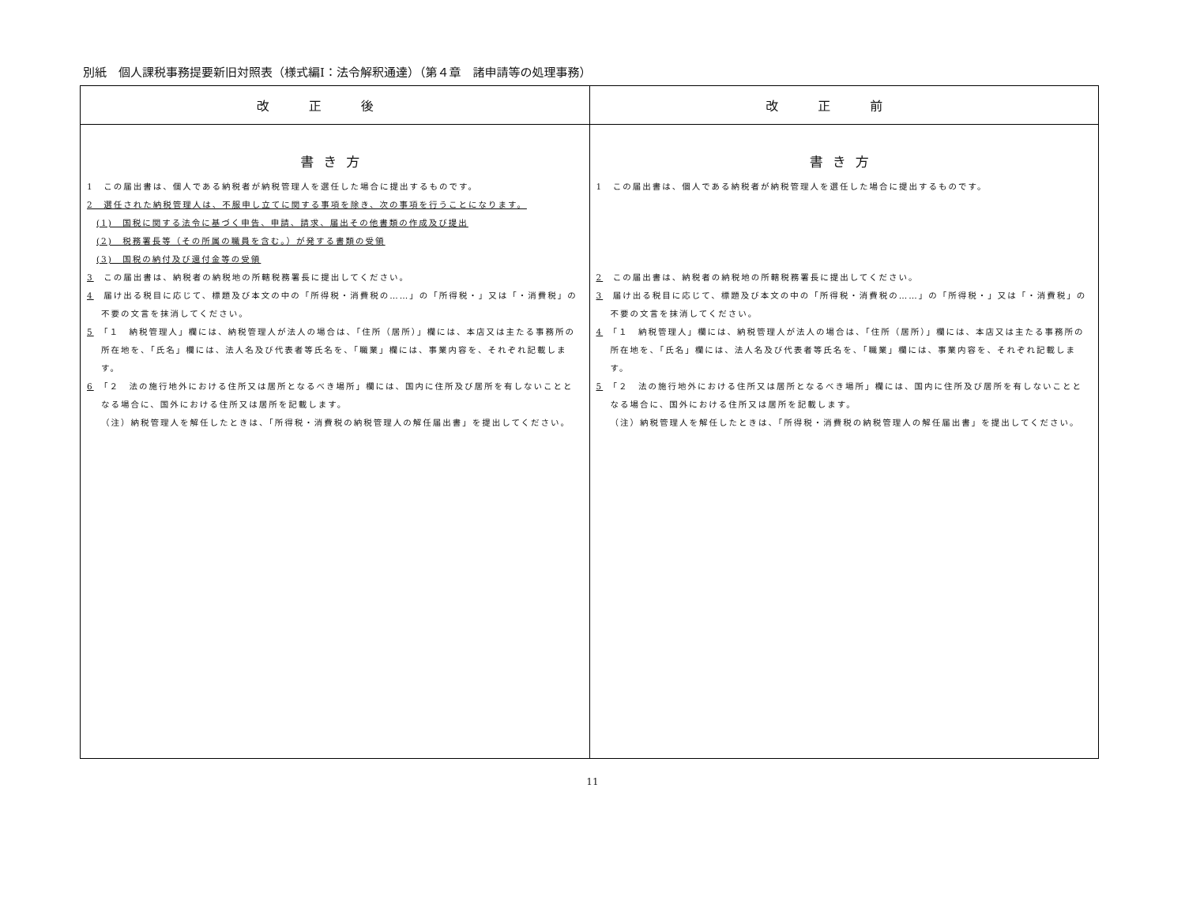別紙　個人課税事務提要新旧対照表（様式編Ⅰ：法令解釈通達）（第４章　諸申請等の処理事務）
| 改正後 | 改正前 |
| --- | --- |
| 書き方 1 この届出書は、個人である納税者が納税管理人を選任した場合に提出するものです。 2 選任された納税管理人は、不服申し立てに関する事項を除き、次の事項を行うことになります。 (1) 国税に関する法令に基づく申告、申請、請求、届出その他書類の作成及び提出 (2) 税務署長等（その所属の職員を含む。）が発する書類の受領 (3) 国税の納付及び還付金等の受領 3 この届出書は、納税者の納税地の所轄税務署長に提出してください。 4 届け出る税目に応じて、標題及び本文の中の「所得税・消費税の……」の「所得税・」又は「・消費税」の不要の文言を抹消してください。 5 「１ 納税管理人」欄には、納税管理人が法人の場合は、「住所（居所）」欄には、本店又は主たる事務所の所在地を、「氏名」欄には、法人名及び代表者等氏名を、「職業」欄には、事業内容を、それぞれ記載します。 6 「２ 法の施行地外における住所又は居所となるべき場所」欄には、国内に住所及び居所を有しないこととなる場合に、国外における住所又は居所を記載します。 （注）納税管理人を解任したときは、「所得税・消費税の納税管理人の解任届出書」を提出してください。 | 書き方 1 この届出書は、個人である納税者が納税管理人を選任した場合に提出するものです。 2 この届出書は、納税者の納税地の所轄税務署長に提出してください。 3 届け出る税目に応じて、標題及び本文の中の「所得税・消費税の……」の「所得税・」又は「・消費税」の不要の文言を抹消してください。 4 「１ 納税管理人」欄には、納税管理人が法人の場合は、「住所（居所）」欄には、本店又は主たる事務所の所在地を、「氏名」欄には、法人名及び代表者等氏名を、「職業」欄には、事業内容を、それぞれ記載します。 5 「２ 法の施行地外における住所又は居所となるべき場所」欄には、国内に住所及び居所を有しないこととなる場合に、国外における住所又は居所を記載します。 （注）納税管理人を解任したときは、「所得税・消費税の納税管理人の解任届出書」を提出してください。 |
11